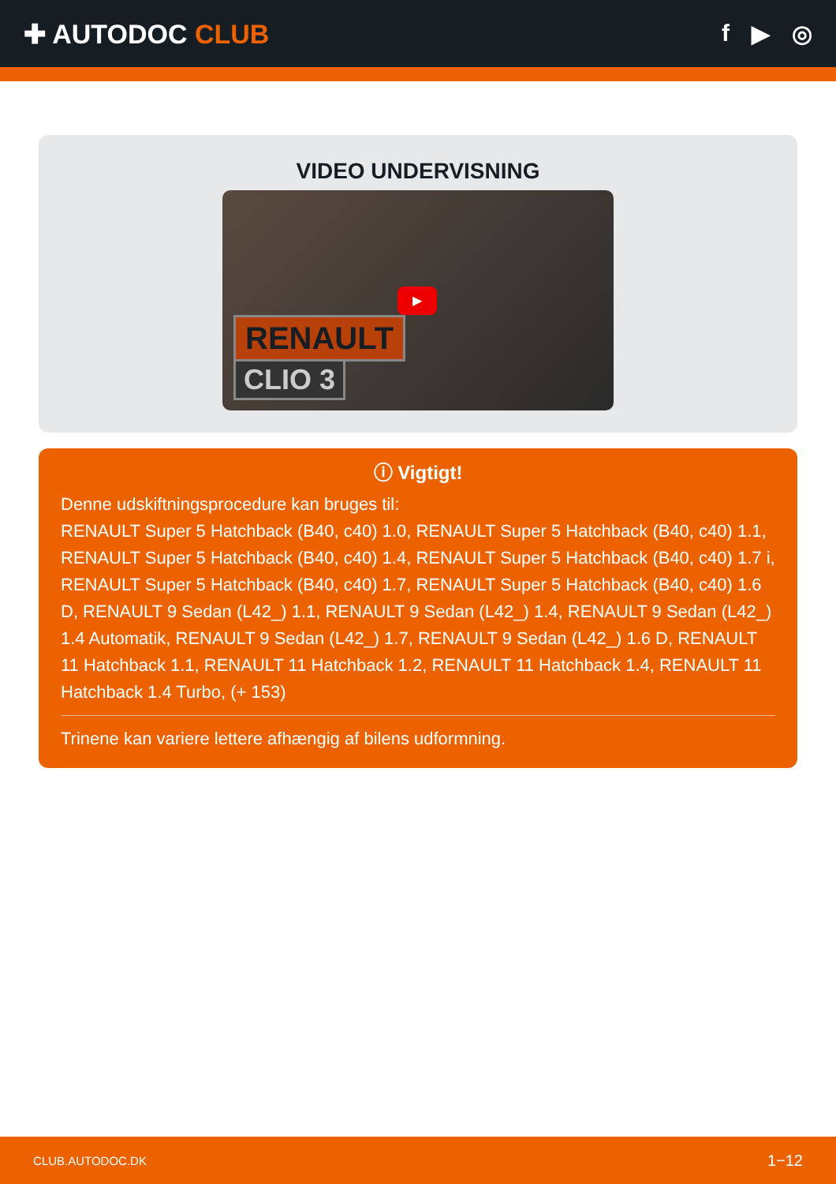✚ AUTODOC CLUB f ▶ ◎
VIDEO UNDERVISNING
▶
RENAULT
CLIO 3
ⓘ Vigtigt!
Denne udskiftningsprocedure kan bruges til:
RENAULT Super 5 Hatchback (B40, c40) 1.0, RENAULT Super 5 Hatchback (B40, c40) 1.1, RENAULT Super 5 Hatchback (B40, c40) 1.4, RENAULT Super 5 Hatchback (B40, c40) 1.7 i, RENAULT Super 5 Hatchback (B40, c40) 1.7, RENAULT Super 5 Hatchback (B40, c40) 1.6 D, RENAULT 9 Sedan (L42_) 1.1, RENAULT 9 Sedan (L42_) 1.4, RENAULT 9 Sedan (L42_) 1.4 Automatik, RENAULT 9 Sedan (L42_) 1.7, RENAULT 9 Sedan (L42_) 1.6 D, RENAULT 11 Hatchback 1.1, RENAULT 11 Hatchback 1.2, RENAULT 11 Hatchback 1.4, RENAULT 11 Hatchback 1.4 Turbo, (+ 153)
Trinene kan variere lettere afhængig af bilens udformning.
CLUB.AUTODOC.DK 1−12